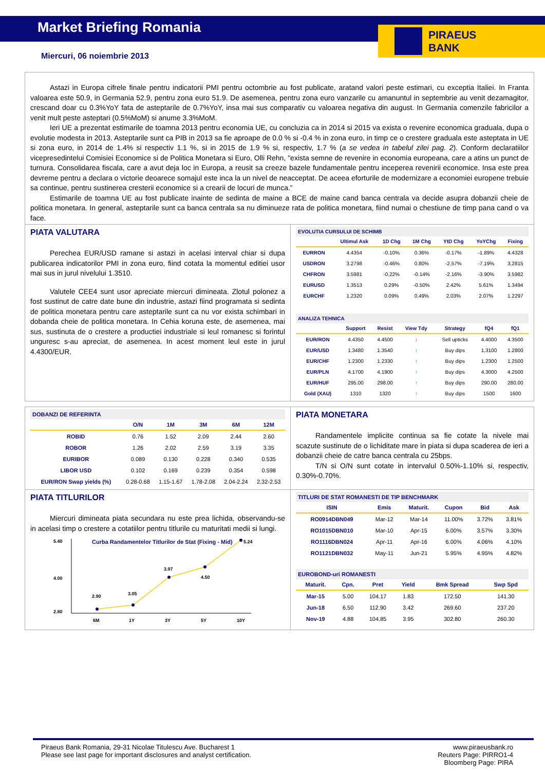Market Briefing Romania
PIRAEUS
BANK
Miercuri, 06 noiembrie 2013
Astazi in Europa cifrele finale pentru indicatorii PMI pentru octombrie au fost publicate, aratand valori peste estimari, cu exceptia Italiei. In Franta valoarea este 50.9, in Germania 52.9, pentru zona euro 51.9. De asemenea, pentru zona euro vanzarile cu amanuntul in septembrie au venit dezamagitor, crescand doar cu 0.3%YoY fata de asteptarile de 0.7%YoY, insa mai sus comparativ cu valoarea negativa din august. In Germania comenzile fabricilor a venit mult peste asteptari (0.5%MoM) si anume 3.3%MoM.
Ieri UE a prezentat estimarile de toamna 2013 pentru economia UE, cu concluzia ca in 2014 si 2015 va exista o revenire economica graduala, dupa o evolutie modesta in 2013. Asteptarile sunt ca PIB in 2013 sa fie aproape de 0.0 % si -0.4 % in zona euro, in timp ce o crestere graduala este asteptata in UE si zona euro, in 2014 de 1.4% si respectiv 1.1 %, si in 2015 de 1.9 % si, respectiv, 1.7 % (a se vedea in tabelul zilei pag. 2). Conform declaratiilor vicepresedintelui Comisiei Economice si de Politica Monetara si Euro, Olli Rehn, "exista semne de revenire in economia europeana, care a atins un punct de turnura. Consolidarea fiscala, care a avut deja loc in Europa, a reusit sa creeze bazele fundamentale pentru inceperea revenirii economice. Insa este prea devreme pentru a declara o victorie deoarece somajul este inca la un nivel de neacceptat. De aceea eforturile de modernizare a economiei europene trebuie sa continue, pentru sustinerea cresterii economice si a crearii de locuri de munca.”
Estimarile de toamna UE au fost publicate inainte de sedinta de maine a BCE de maine cand banca centrala va decide asupra dobanzii cheie de politica monetara. In general, asteptarile sunt ca banca centrala sa nu diminueze rata de politica monetara, fiind numai o chestiune de timp pana cand o va face.
PIATA VALUTARA
Perechea EUR/USD ramane si astazi in acelasi interval chiar si dupa publicarea indicatorilor PMI in zona euro, fiind cotata la momentul editiei usor mai sus in jurul nivelului 1.3510.
Valutele CEE4 sunt usor apreciate miercuri dimineata. Zlotul polonez a fost sustinut de catre date bune din industrie, astazi fiind programata si sedinta de politica monetara pentru care asteptarile sunt ca nu vor exista schimbari in dobanda cheie de politica monetara. In Cehia koruna este, de asemenea, mai sus, sustinuta de o crestere a productiei industriale si leul romanesc si forintul unguresc s-au apreciat, de asemenea. In acest moment leul este in jurul 4.4300/EUR.
EVOLUTIA CURSULUI DE SCHIMB
| | Ultimul Ask | 1D Chg | 1M Chg | YtD Chg | YoYChg | Fixing |
| --- | --- | --- | --- | --- | --- | --- |
| EURRON | 4.4354 | -0.10% | 0.36% | -0.17% | -1.89% | 4.4328 |
| USDRON | 3.2798 | -0.46% | 0.80% | -2.57% | -7.19% | 3.2815 |
| CHFRON | 3.5981 | -0.22% | -0.14% | -2.16% | -3.90% | 3.5982 |
| EURUSD | 1.3513 | 0.29% | -0.50% | 2.42% | 5.61% | 1.3494 |
| EURCHF | 1.2320 | 0.09% | 0.49% | 2.03% | 2.07% | 1.2297 |
ANALIZA TEHNICA
| | Support | Resist | View Tdy | Strategy | fQ4 | fQ1 |
| --- | --- | --- | --- | --- | --- | --- |
| EUR/RON | 4.4350 | 4.4500 | ↓ | Sell upticks | 4.4000 | 4.3500 |
| EUR/USD | 1.3480 | 1.3540 | ↑ | Buy dips | 1.3100 | 1.2800 |
| EUR/CHF | 1.2300 | 1.2330 | ↑ | Buy dips | 1.2300 | 1.2500 |
| EUR/PLN | 4.1700 | 4.1900 | ↑ | Buy dips | 4.3000 | 4.2500 |
| EUR/HUF | 295.00 | 298.00 | ↑ | Buy dips | 290.00 | 280.00 |
| Gold (XAU) | 1310 | 1320 | ↑ | Buy dips | 1500 | 1600 |
DOBANZI DE REFERINTA
| | O/N | 1M | 3M | 6M | 12M |
| --- | --- | --- | --- | --- | --- |
| ROBID | 0.76 | 1.52 | 2.09 | 2.44 | 2.60 |
| ROBOR | 1.26 | 2.02 | 2.59 | 3.19 | 3.35 |
| EURIBOR | 0.089 | 0.130 | 0.228 | 0.340 | 0.535 |
| LIBOR USD | 0.102 | 0.169 | 0.239 | 0.354 | 0.598 |
| EUR/RON Swap yields (%) | 0.28-0.68 | 1.15-1.67 | 1.78-2.08 | 2.04-2.24 | 2.32-2.53 |
PIATA MONETARA
Randamentele implicite continua sa fie cotate la nivele mai scazute sustinute de o lichiditate mare in piata si dupa scaderea de ieri a dobanzii cheie de catre banca centrala cu 25bps.
T/N si O/N sunt cotate in intervalul 0.50%-1.10% si, respectiv, 0.30%-0.70%.
PIATA TITLURILOR
Miercuri dimineata piata secundara nu este prea lichida, observandu-se in acelasi timp o crestere a cotatiilor pentru titlurile cu maturitati medii si lungi.
Curba Randamentelor Titlurilor de Stat (Fixing - Mid)
5.40
2.80
4.00
2.90
3.05
3.97
4.50
5.24
6M
1Y
3Y
5Y
10Y
TITLURI DE STAT ROMANESTI DE TIP BENCHMARK
| ISIN | Emis | Maturit. | Cupon | Bid | Ask |
| --- | --- | --- | --- | --- | --- |
| RO0914DBN049 | Mar-12 | Mar-14 | 11.00% | 3.72% | 3.81% |
| RO1015DBN010 | Mar-10 | Apr-15 | 6.00% | 3.57% | 3.30% |
| RO1116DBN024 | Apr-11 | Apr-16 | 6.00% | 4.06% | 4.10% |
| RO1121DBN032 | May-11 | Jun-21 | 5.95% | 4.95% | 4.82% |
EUROBOND-uri ROMANESTI
| Maturit. | Cpn. | Pret | Yield | Bmk Spread | Swp Spd |
| --- | --- | --- | --- | --- | --- |
| Mar-15 | 5.00 | 104.17 | 1.83 | 172.50 | 141.30 |
| Jun-18 | 6.50 | 112.90 | 3.42 | 269.60 | 237.20 |
| Nov-19 | 4.88 | 104.85 | 3.95 | 302.80 | 260.30 |
Piraeus Bank Romania, 29-31 Nicolae Titulescu Ave. Bucharest 1
Please see last page for important disclosures and analyst certification.
www.piraeusbank.ro
Reuters Page: PIRRO1-4
Bloomberg Page: PIRA